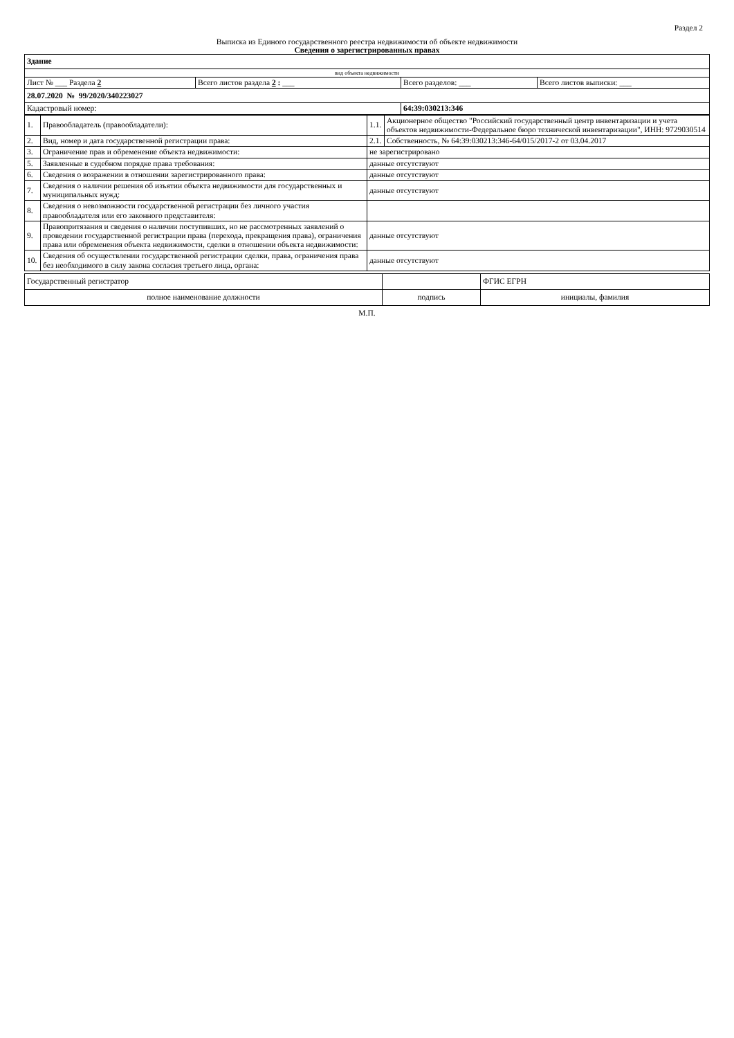Раздел 2
Выписка из Единого государственного реестра недвижимости об объекте недвижимости
Сведения о зарегистрированных правах
| Здание | | | |
| вид объекта недвижимости | | | |
| Лист № ___ Раздела 2 | Всего листов раздела 2 : ___ | Всего разделов: ___ | Всего листов выписки: ___ |
| 28.07.2020 № 99/2020/340223027 | | | |
| Кадастровый номер: | | 64:39:030213:346 | |
| 1. | Правообладатель (правообладатели): | 1.1. | Акционерное общество "Российский государственный центр инвентаризации и учета объектов недвижимости-Федеральное бюро технической инвентаризации", ИНН: 9729030514 |
| 2. | Вид, номер и дата государственной регистрации права: | 2.1. | Собственность, № 64:39:030213:346-64/015/2017-2 от 03.04.2017 |
| 3. | Ограничение прав и обременение объекта недвижимости: | не зарегистрировано | |
| 5. | Заявленные в судебном порядке права требования: | данные отсутствуют | |
| 6. | Сведения о возражении в отношении зарегистрированного права: | данные отсутствуют | |
| 7. | Сведения о наличии решения об изъятии объекта недвижимости для государственных и муниципальных нужд: | данные отсутствуют | |
| 8. | Сведения о невозможности государственной регистрации без личного участия правообладателя или его законного представителя: | | |
| 9. | Правопритязания и сведения о наличии поступивших, но не рассмотренных заявлений о проведении государственной регистрации права (перехода, прекращения права), ограничения права или обременения объекта недвижимости, сделки в отношении объекта недвижимости: | данные отсутствуют | |
| 10. | Сведения об осуществлении государственной регистрации сделки, права, ограничения права без необходимого в силу закона согласия третьего лица, органа: | данные отсутствуют | |
| Государственный регистратор | | ФГИС ЕГРН |
| полное наименование должности | подпись | инициалы, фамилия |
М.П.